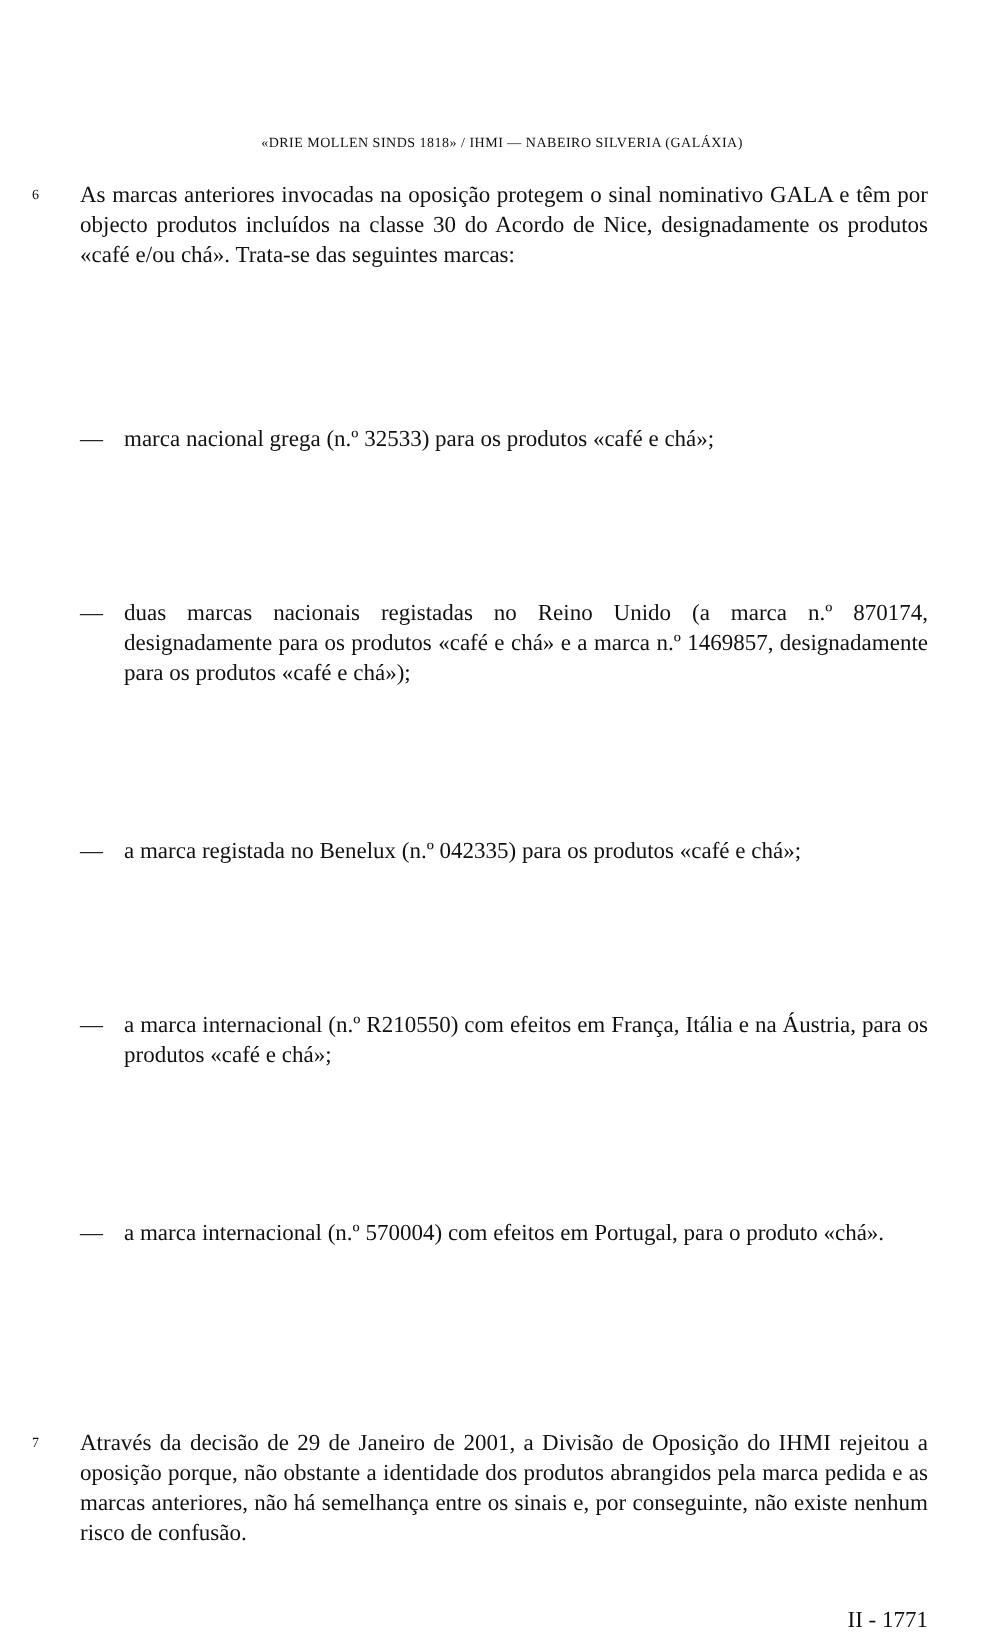«DRIE MOLLEN SINDS 1818» / IHMI — NABEIRO SILVERIA (GALÁXIA)
6 As marcas anteriores invocadas na oposição protegem o sinal nominativo GALA e têm por objecto produtos incluídos na classe 30 do Acordo de Nice, designadamente os produtos «café e/ou chá». Trata-se das seguintes marcas:
— marca nacional grega (n.º 32533) para os produtos «café e chá»;
— duas marcas nacionais registadas no Reino Unido (a marca n.º 870174, designadamente para os produtos «café e chá» e a marca n.º 1469857, designadamente para os produtos «café e chá»);
— a marca registada no Benelux (n.º 042335) para os produtos «café e chá»;
— a marca internacional (n.º R210550) com efeitos em França, Itália e na Áustria, para os produtos «café e chá»;
— a marca internacional (n.º 570004) com efeitos em Portugal, para o produto «chá».
7 Através da decisão de 29 de Janeiro de 2001, a Divisão de Oposição do IHMI rejeitou a oposição porque, não obstante a identidade dos produtos abrangidos pela marca pedida e as marcas anteriores, não há semelhança entre os sinais e, por conseguinte, não existe nenhum risco de confusão.
II - 1771